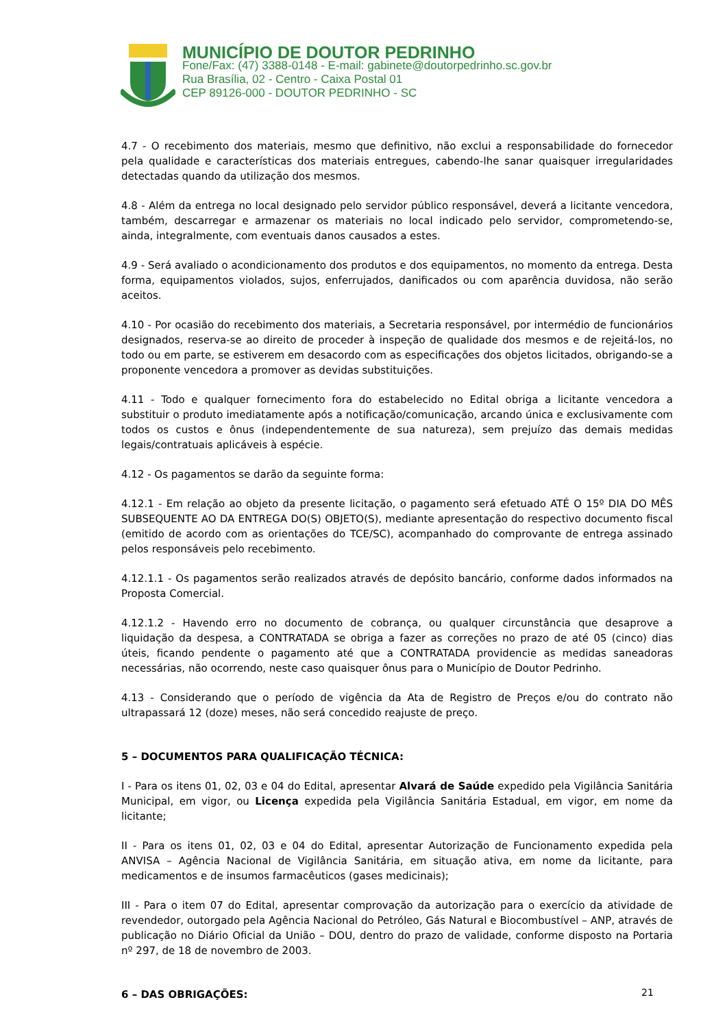MUNICÍPIO DE DOUTOR PEDRINHO
Fone/Fax: (47) 3388-0148 - E-mail: gabinete@doutorpedrinho.sc.gov.br
Rua Brasília, 02 - Centro - Caixa Postal 01
CEP 89126-000 - DOUTOR PEDRINHO - SC
4.7 - O recebimento dos materiais, mesmo que definitivo, não exclui a responsabilidade do fornecedor pela qualidade e características dos materiais entregues, cabendo-lhe sanar quaisquer irregularidades detectadas quando da utilização dos mesmos.
4.8 - Além da entrega no local designado pelo servidor público responsável, deverá a licitante vencedora, também, descarregar e armazenar os materiais no local indicado pelo servidor, comprometendo-se, ainda, integralmente, com eventuais danos causados a estes.
4.9 - Será avaliado o acondicionamento dos produtos e dos equipamentos, no momento da entrega. Desta forma, equipamentos violados, sujos, enferrujados, danificados ou com aparência duvidosa, não serão aceitos.
4.10 - Por ocasião do recebimento dos materiais, a Secretaria responsável, por intermédio de funcionários designados, reserva-se ao direito de proceder à inspeção de qualidade dos mesmos e de rejeitá-los, no todo ou em parte, se estiverem em desacordo com as especificações dos objetos licitados, obrigando-se a proponente vencedora a promover as devidas substituições.
4.11 - Todo e qualquer fornecimento fora do estabelecido no Edital obriga a licitante vencedora a substituir o produto imediatamente após a notificação/comunicação, arcando única e exclusivamente com todos os custos e ônus (independentemente de sua natureza), sem prejuízo das demais medidas legais/contratuais aplicáveis à espécie.
4.12 - Os pagamentos se darão da seguinte forma:
4.12.1 - Em relação ao objeto da presente licitação, o pagamento será efetuado ATÉ O 15º DIA DO MÊS SUBSEQUENTE AO DA ENTREGA DO(S) OBJETO(S), mediante apresentação do respectivo documento fiscal (emitido de acordo com as orientações do TCE/SC), acompanhado do comprovante de entrega assinado pelos responsáveis pelo recebimento.
4.12.1.1 - Os pagamentos serão realizados através de depósito bancário, conforme dados informados na Proposta Comercial.
4.12.1.2 - Havendo erro no documento de cobrança, ou qualquer circunstância que desaprove a liquidação da despesa, a CONTRATADA se obriga a fazer as correções no prazo de até 05 (cinco) dias úteis, ficando pendente o pagamento até que a CONTRATADA providencie as medidas saneadoras necessárias, não ocorrendo, neste caso quaisquer ônus para o Município de Doutor Pedrinho.
4.13 - Considerando que o período de vigência da Ata de Registro de Preços e/ou do contrato não ultrapassará 12 (doze) meses, não será concedido reajuste de preço.
5 – DOCUMENTOS PARA QUALIFICAÇÃO TÉCNICA:
I - Para os itens 01, 02, 03 e 04 do Edital, apresentar Alvará de Saúde expedido pela Vigilância Sanitária Municipal, em vigor, ou Licença expedida pela Vigilância Sanitária Estadual, em vigor, em nome da licitante;
II - Para os itens 01, 02, 03 e 04 do Edital, apresentar Autorização de Funcionamento expedida pela ANVISA – Agência Nacional de Vigilância Sanitária, em situação ativa, em nome da licitante, para medicamentos e de insumos farmacêuticos (gases medicinais);
III - Para o item 07 do Edital, apresentar comprovação da autorização para o exercício da atividade de revendedor, outorgado pela Agência Nacional do Petróleo, Gás Natural e Biocombustível – ANP, através de publicação no Diário Oficial da União – DOU, dentro do prazo de validade, conforme disposto na Portaria nº 297, de 18 de novembro de 2003.
6 – DAS OBRIGAÇÕES:
21